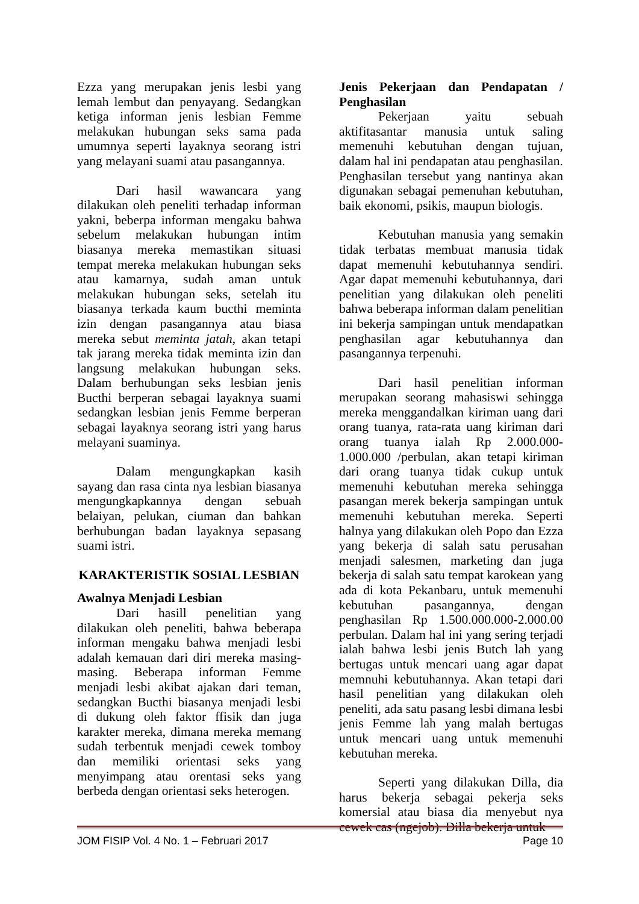Ezza yang merupakan jenis lesbi yang lemah lembut dan penyayang. Sedangkan ketiga informan jenis lesbian Femme melakukan hubungan seks sama pada umumnya seperti layaknya seorang istri yang melayani suami atau pasangannya.
Dari hasil wawancara yang dilakukan oleh peneliti terhadap informan yakni, beberpa informan mengaku bahwa sebelum melakukan hubungan intim biasanya mereka memastikan situasi tempat mereka melakukan hubungan seks atau kamarnya, sudah aman untuk melakukan hubungan seks, setelah itu biasanya terkada kaum bucthi meminta izin dengan pasangannya atau biasa mereka sebut meminta jatah, akan tetapi tak jarang mereka tidak meminta izin dan langsung melakukan hubungan seks. Dalam berhubungan seks lesbian jenis Bucthi berperan sebagai layaknya suami sedangkan lesbian jenis Femme berperan sebagai layaknya seorang istri yang harus melayani suaminya.
Dalam mengungkapkan kasih sayang dan rasa cinta nya lesbian biasanya mengungkapkannya dengan sebuah belaiyan, pelukan, ciuman dan bahkan berhubungan badan layaknya sepasang suami istri.
KARAKTERISTIK SOSIAL LESBIAN
Awalnya Menjadi Lesbian
Dari hasill penelitian yang dilakukan oleh peneliti, bahwa beberapa informan mengaku bahwa menjadi lesbi adalah kemauan dari diri mereka masing-masing. Beberapa informan Femme menjadi lesbi akibat ajakan dari teman, sedangkan Bucthi biasanya menjadi lesbi di dukung oleh faktor ffisik dan juga karakter mereka, dimana mereka memang sudah terbentuk menjadi cewek tomboy dan memiliki orientasi seks yang menyimpang atau orentasi seks yang berbeda dengan orientasi seks heterogen.
Jenis Pekerjaan dan Pendapatan / Penghasilan
Pekerjaan yaitu sebuah aktifitasantar manusia untuk saling memenuhi kebutuhan dengan tujuan, dalam hal ini pendapatan atau penghasilan. Penghasilan tersebut yang nantinya akan digunakan sebagai pemenuhan kebutuhan, baik ekonomi, psikis, maupun biologis.
Kebutuhan manusia yang semakin tidak terbatas membuat manusia tidak dapat memenuhi kebutuhannya sendiri. Agar dapat memenuhi kebutuhannya, dari penelitian yang dilakukan oleh peneliti bahwa beberapa informan dalam penelitian ini bekerja sampingan untuk mendapatkan penghasilan agar kebutuhannya dan pasangannya terpenuhi.
Dari hasil penelitian informan merupakan seorang mahasiswi sehingga mereka menggandalkan kiriman uang dari orang tuanya, rata-rata uang kiriman dari orang tuanya ialah Rp 2.000.000-1.000.000 /perbulan, akan tetapi kiriman dari orang tuanya tidak cukup untuk memenuhi kebutuhan mereka sehingga pasangan merek bekerja sampingan untuk memenuhi kebutuhan mereka. Seperti halnya yang dilakukan oleh Popo dan Ezza yang bekerja di salah satu perusahan menjadi salesmen, marketing dan juga bekerja di salah satu tempat karokean yang ada di kota Pekanbaru, untuk memenuhi kebutuhan pasangannya, dengan penghasilan Rp 1.500.000.000-2.000.00 perbulan. Dalam hal ini yang sering terjadi ialah bahwa lesbi jenis Butch lah yang bertugas untuk mencari uang agar dapat memnuhi kebutuhannya. Akan tetapi dari hasil penelitian yang dilakukan oleh peneliti, ada satu pasang lesbi dimana lesbi jenis Femme lah yang malah bertugas untuk mencari uang untuk memenuhi kebutuhan mereka.
Seperti yang dilakukan Dilla, dia harus bekerja sebagai pekerja seks komersial atau biasa dia menyebut nya cewek cas (ngejob). Dilla bekerja untuk
JOM FISIP Vol. 4 No. 1 – Februari 2017 Page 10